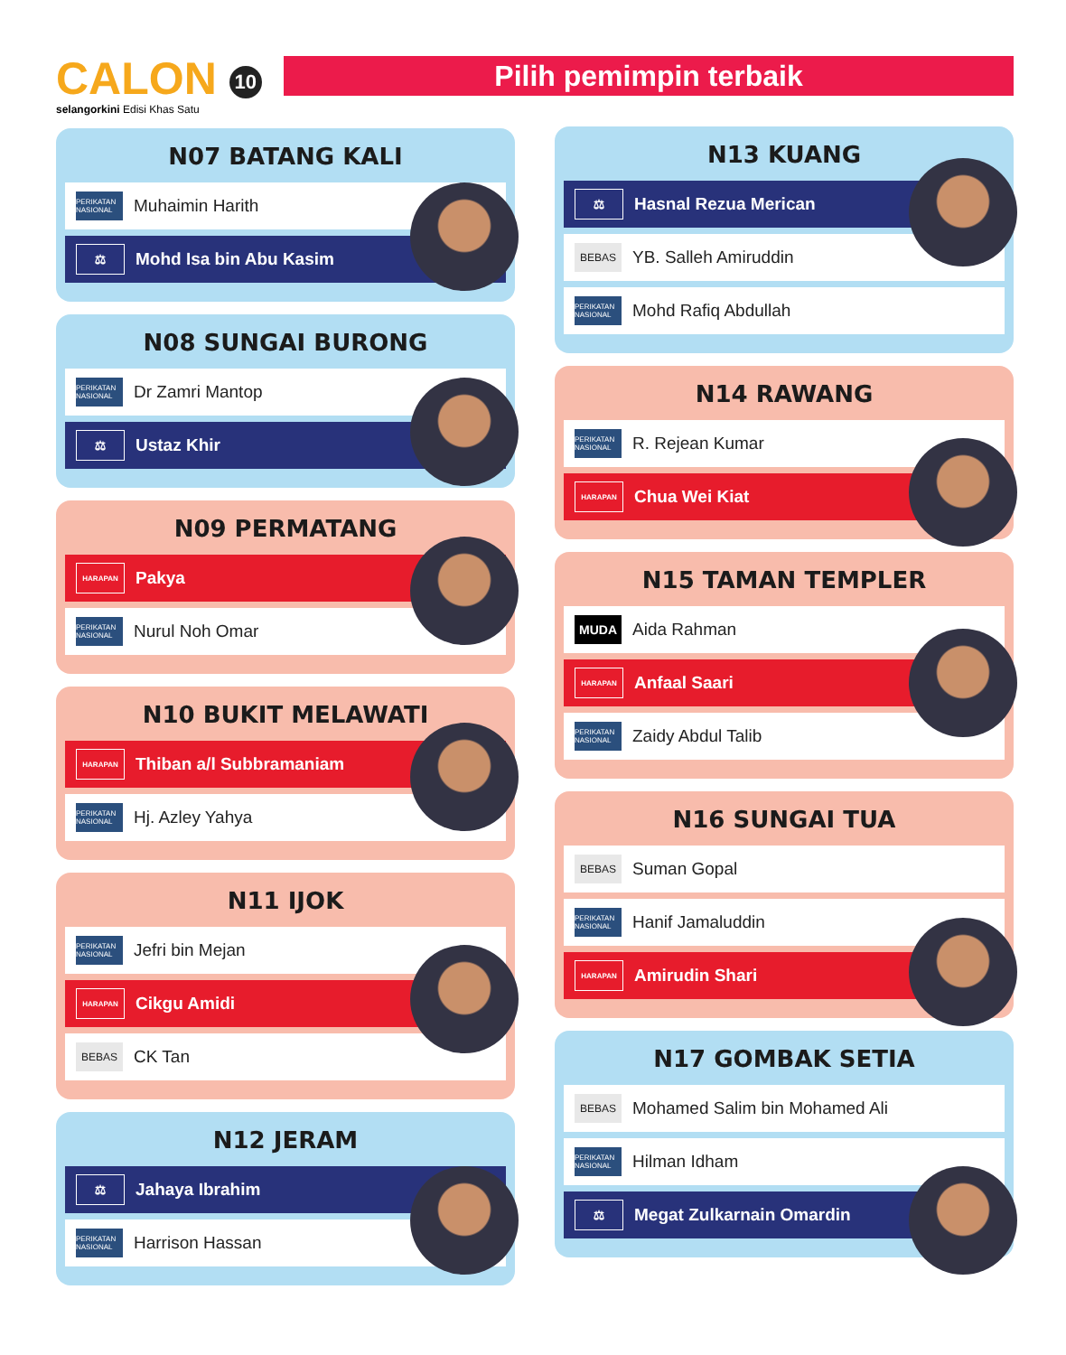CALON 10 selangorkini Edisi Khas Satu
Pilih pemimpin terbaik
N07 BATANG KALI
PERIKATAN NASIONAL Muhaimin Harith
⚖ Mohd Isa bin Abu Kasim
N08 SUNGAI BURONG
PERIKATAN NASIONAL Dr Zamri Mantop
⚖ Ustaz Khir
N09 PERMATANG
HARAPAN Pakya
PERIKATAN NASIONAL Nurul Noh Omar
N10 BUKIT MELAWATI
HARAPAN Thiban a/l Subbramaniam
PERIKATAN NASIONAL Hj. Azley Yahya
N11 IJOK
PERIKATAN NASIONAL Jefri bin Mejan
HARAPAN Cikgu Amidi
BEBAS CK Tan
N12 JERAM
⚖ Jahaya Ibrahim
PERIKATAN NASIONAL Harrison Hassan
N13 KUANG
⚖ Hasnal Rezua Merican
BEBAS YB. Salleh Amiruddin
PERIKATAN NASIONAL Mohd Rafiq Abdullah
N14 RAWANG
PERIKATAN NASIONAL R. Rejean Kumar
HARAPAN Chua Wei Kiat
N15 TAMAN TEMPLER
MUDA Aida Rahman
HARAPAN Anfaal Saari
PERIKATAN NASIONAL Zaidy Abdul Talib
N16 SUNGAI TUA
BEBAS Suman Gopal
PERIKATAN NASIONAL Hanif Jamaluddin
HARAPAN Amirudin Shari
N17 GOMBAK SETIA
BEBAS Mohamed Salim bin Mohamed Ali
PERIKATAN NASIONAL Hilman Idham
⚖ Megat Zulkarnain Omardin